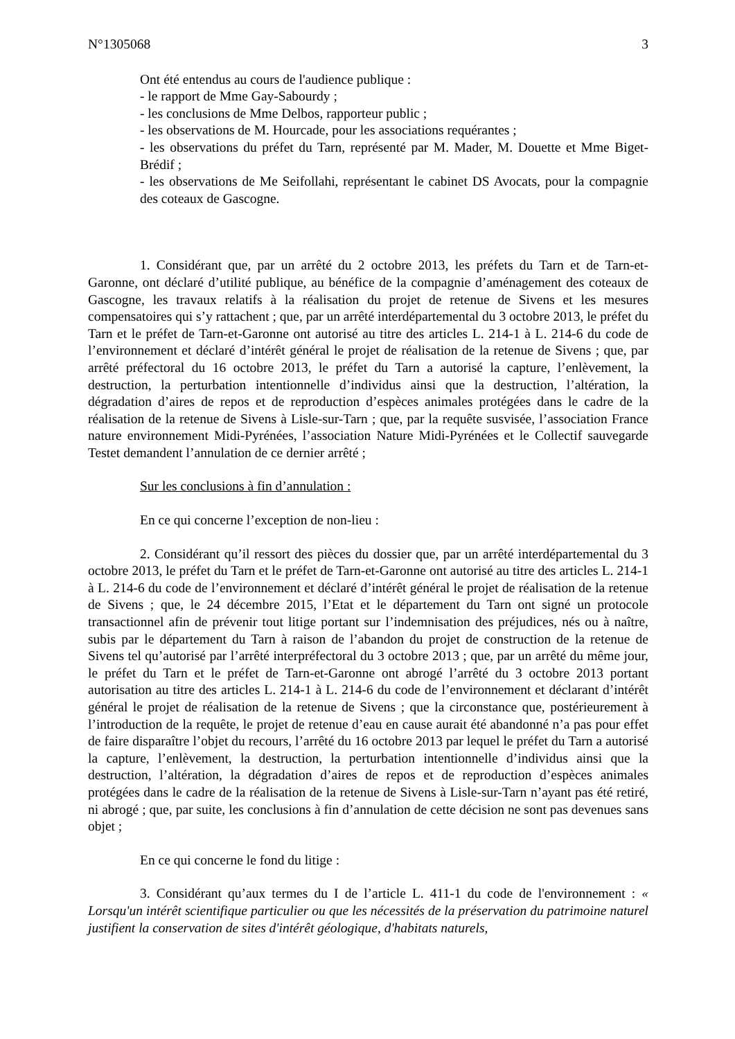N°1305068 3
Ont été entendus au cours de l'audience publique :
- le rapport de Mme Gay-Sabourdy ;
- les conclusions de Mme Delbos, rapporteur public ;
- les observations de M. Hourcade, pour les associations requérantes ;
- les observations du préfet du Tarn, représenté par M. Mader, M. Douette et Mme Biget-Brédif ;
- les observations de Me Seifollahi, représentant le cabinet DS Avocats, pour la compagnie des coteaux de Gascogne.
1. Considérant que, par un arrêté du 2 octobre 2013, les préfets du Tarn et de Tarn-et-Garonne, ont déclaré d’utilité publique, au bénéfice de la compagnie d’aménagement des coteaux de Gascogne, les travaux relatifs à la réalisation du projet de retenue de Sivens et les mesures compensatoires qui s’y rattachent ; que, par un arrêté interdépartemental du 3 octobre 2013, le préfet du Tarn et le préfet de Tarn-et-Garonne ont autorisé au titre des articles L. 214-1 à L. 214-6 du code de l’environnement et déclaré d’intérêt général le projet de réalisation de la retenue de Sivens ; que, par arrêté préfectoral du 16 octobre 2013, le préfet du Tarn a autorisé la capture, l’enlèvement, la destruction, la perturbation intentionnelle d’individus ainsi que la destruction, l’altération, la dégradation d’aires de repos et de reproduction d’espèces animales protégées dans le cadre de la réalisation de la retenue de Sivens à Lisle-sur-Tarn ; que, par la requête susvisée, l’association France nature environnement Midi-Pyrénées, l’association Nature Midi-Pyrénées et le Collectif sauvegarde Testet demandent l’annulation de ce dernier arrêté ;
Sur les conclusions à fin d’annulation :
En ce qui concerne l’exception de non-lieu :
2. Considérant qu’il ressort des pièces du dossier que, par un arrêté interdépartemental du 3 octobre 2013, le préfet du Tarn et le préfet de Tarn-et-Garonne ont autorisé au titre des articles L. 214-1 à L. 214-6 du code de l’environnement et déclaré d’intérêt général le projet de réalisation de la retenue de Sivens ; que, le 24 décembre 2015, l’Etat et le département du Tarn ont signé un protocole transactionnel afin de prévenir tout litige portant sur l’indemnisation des préjudices, nés ou à naître, subis par le département du Tarn à raison de l’abandon du projet de construction de la retenue de Sivens tel qu’autorisé par l’arrêté interpréfectoral du 3 octobre 2013 ; que, par un arrêté du même jour, le préfet du Tarn et le préfet de Tarn-et-Garonne ont abrogé l’arrêté du 3 octobre 2013 portant autorisation au titre des articles L. 214-1 à L. 214-6 du code de l’environnement et déclarant d’intérêt général le projet de réalisation de la retenue de Sivens ; que la circonstance que, postérieurement à l’introduction de la requête, le projet de retenue d’eau en cause aurait été abandonné n’a pas pour effet de faire disparaître l’objet du recours, l’arrêté du 16 octobre 2013 par lequel le préfet du Tarn a autorisé la capture, l’enlèvement, la destruction, la perturbation intentionnelle d’individus ainsi que la destruction, l’altération, la dégradation d’aires de repos et de reproduction d’espèces animales protégées dans le cadre de la réalisation de la retenue de Sivens à Lisle-sur-Tarn n’ayant pas été retiré, ni abrogé ; que, par suite, les conclusions à fin d’annulation de cette décision ne sont pas devenues sans objet ;
En ce qui concerne le fond du litige :
3. Considérant qu’aux termes du I de l’article L. 411-1 du code de l'environnement : « Lorsqu'un intérêt scientifique particulier ou que les nécessités de la préservation du patrimoine naturel justifient la conservation de sites d'intérêt géologique, d'habitats naturels,